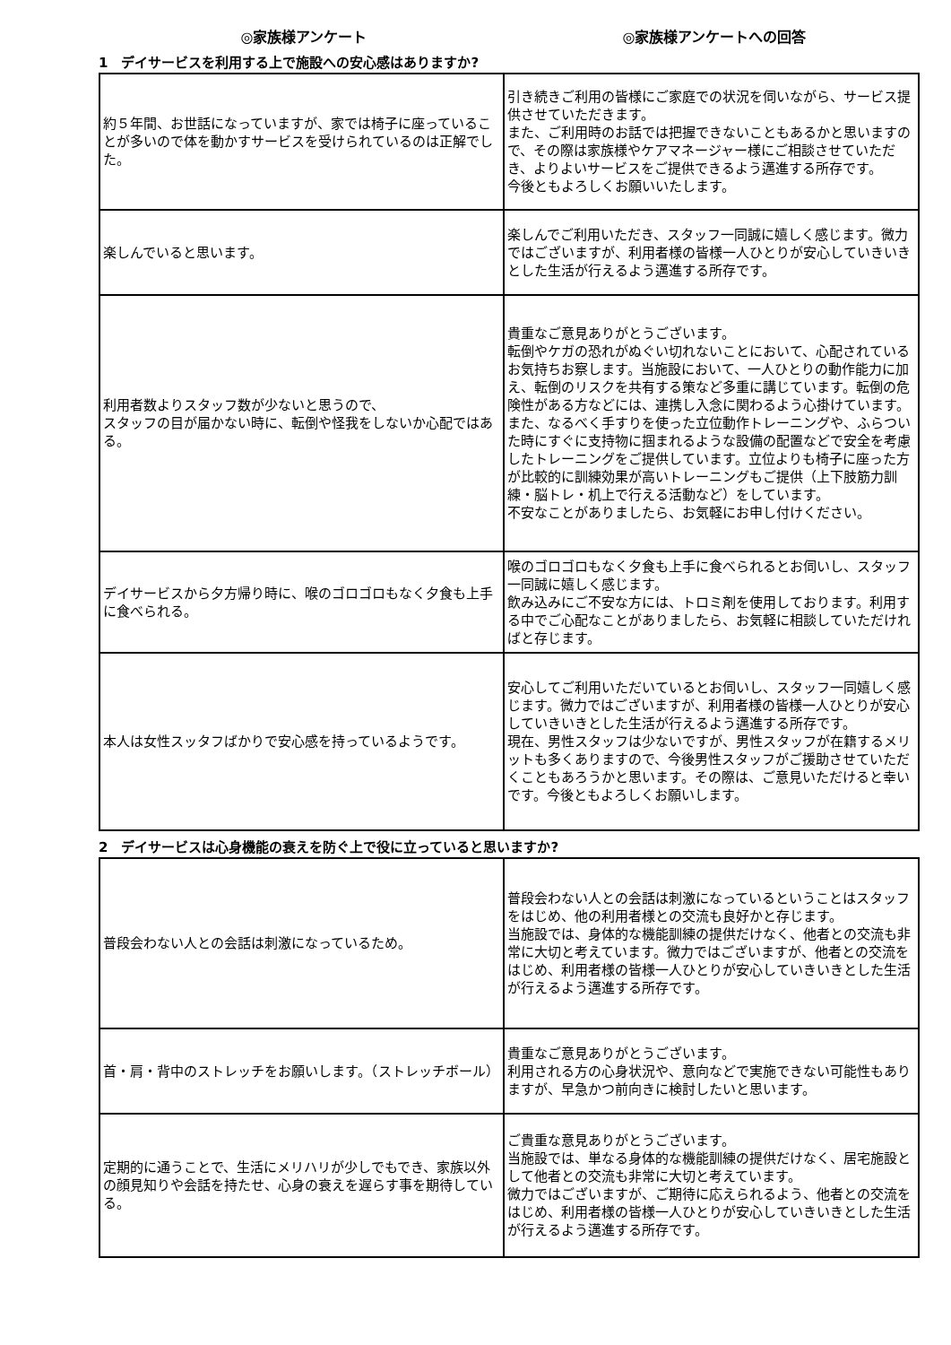◎家族様アンケート ◎家族様アンケートへの回答
1　デイサービスを利用する上で施設への安心感はありますか?
| 約５年間、お世話になっていますが、家では椅子に座っていることが多いので体を動かすサービスを受けられているのは正解でした。 | 引き続きご利用の皆様にご家庭での状況を伺いながら、サービス提供させていただきます。 また、ご利用時のお話では把握できないこともあるかと思いますので、その際は家族様やケアマネージャー様にご相談させていただき、よりよいサービスをご提供できるよう邁進する所存です。 今後ともよろしくお願いいたします。 |
| 楽しんでいると思います。 | 楽しんでご利用いただき、スタッフ一同誠に嬉しく感じます。微力ではございますが、利用者様の皆様一人ひとりが安心していきいきとした生活が行えるよう邁進する所存です。 |
| 利用者数よりスタッフ数が少ないと思うので、 スタッフの目が届かない時に、転倒や怪我をしないか心配ではある。 | 貴重なご意見ありがとうございます。 転倒やケガの恐れがぬぐい切れないことにおいて、心配されているお気持ちお察します。当施設において、一人ひとりの動作能力に加え、転倒のリスクを共有する策など多重に講じています。転倒の危険性がある方などには、連携し入念に関わるよう心掛けています。 また、なるべく手すりを使った立位動作トレーニングや、ふらついた時にすぐに支持物に掴まれるような設備の配置などで安全を考慮したトレーニングをご提供しています。立位よりも椅子に座った方が比較的に訓練効果が高いトレーニングもご提供（上下肢筋力訓練・脳トレ・机上で行える活動など）をしています。 不安なことがありましたら、お気軽にお申し付けください。 |
| デイサービスから夕方帰り時に、喉のゴロゴロもなく夕食も上手に食べられる。 | 喉のゴロゴロもなく夕食も上手に食べられるとお伺いし、スタッフ一同誠に嬉しく感じます。 飲み込みにご不安な方には、トロミ剤を使用しております。利用する中でご心配なことがありましたら、お気軽に相談していただければと存じます。 |
| 本人は女性スッタフばかりで安心感を持っているようです。 | 安心してご利用いただいているとお伺いし、スタッフ一同嬉しく感じます。微力ではございますが、利用者様の皆様一人ひとりが安心していきいきとした生活が行えるよう邁進する所存です。 現在、男性スタッフは少ないですが、男性スタッフが在籍するメリットも多くありますので、今後男性スタッフがご援助させていただくこともあろうかと思います。その際は、ご意見いただけると幸いです。今後ともよろしくお願いします。 |
2　デイサービスは心身機能の衰えを防ぐ上で役に立っていると思いますか?
| 普段会わない人との会話は刺激になっているため。 | 普段会わない人との会話は刺激になっているということはスタッフをはじめ、他の利用者様との交流も良好かと存じます。 当施設では、身体的な機能訓練の提供だけなく、他者との交流も非常に大切と考えています。微力ではございますが、他者との交流をはじめ、利用者様の皆様一人ひとりが安心していきいきとした生活が行えるよう邁進する所存です。 |
| 首・肩・背中のストレッチをお願いします。（ストレッチボール） | 貴重なご意見ありがとうございます。 利用される方の心身状況や、意向などで実施できない可能性もありますが、早急かつ前向きに検討したいと思います。 |
| 定期的に通うことで、生活にメリハリが少しでもでき、家族以外の顔見知りや会話を持たせ、心身の衰えを遅らす事を期待している。 | ご貴重な意見ありがとうございます。 当施設では、単なる身体的な機能訓練の提供だけなく、居宅施設として他者との交流も非常に大切と考えています。 微力ではございますが、ご期待に応えられるよう、他者との交流をはじめ、利用者様の皆様一人ひとりが安心していきいきとした生活が行えるよう邁進する所存です。 |